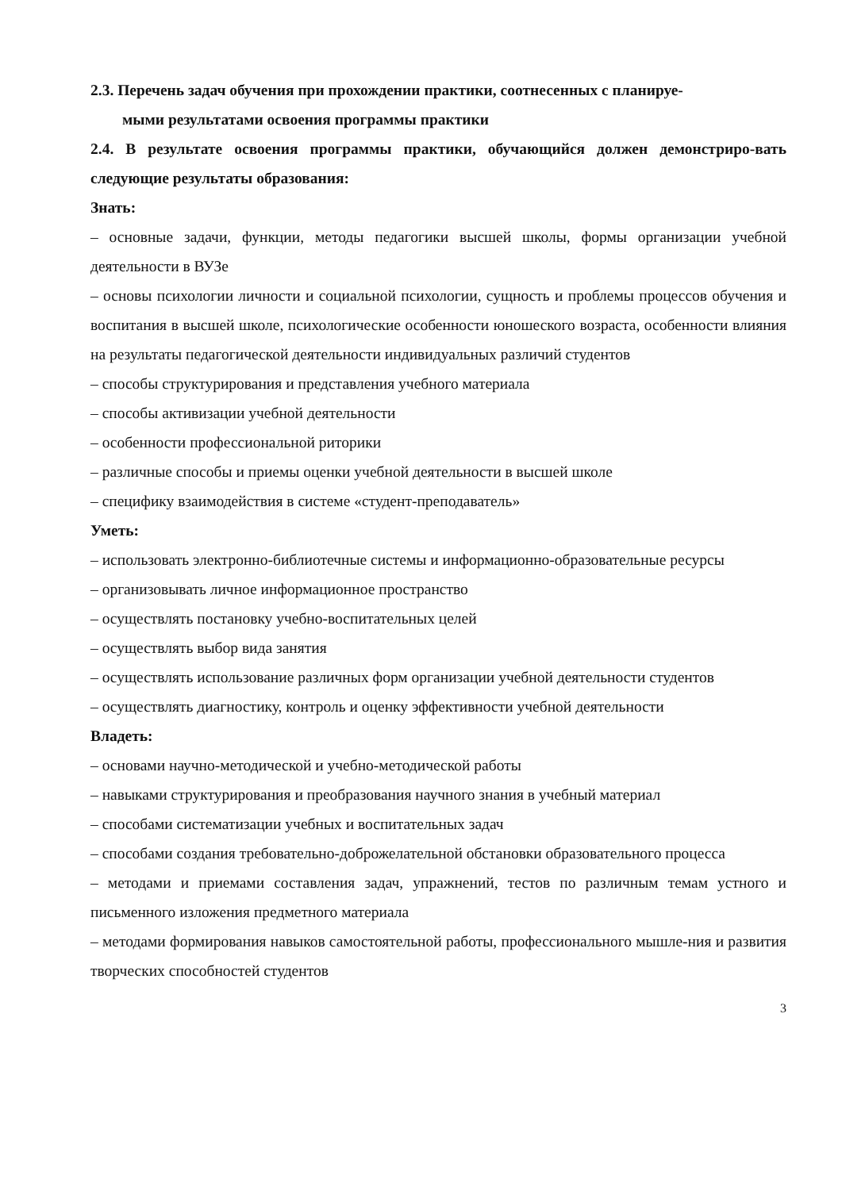2.3. Перечень задач обучения при прохождении практики, соотнесенных с планируе-
мыми результатами освоения программы практики
2.4. В результате освоения программы практики, обучающийся должен демонстриро-вать следующие результаты образования:
Знать:
– основные задачи, функции, методы педагогики высшей школы, формы организации учебной деятельности в ВУЗе
– основы психологии личности и социальной психологии, сущность и проблемы процессов обучения и воспитания в высшей школе, психологические особенности юношеского возраста, особенности влияния на результаты педагогической деятельности индивидуальных различий студентов
– способы структурирования и представления учебного материала
– способы активизации учебной деятельности
– особенности профессиональной риторики
– различные способы и приемы оценки учебной деятельности в высшей школе
– специфику взаимодействия в системе «студент-преподаватель»
Уметь:
– использовать электронно-библиотечные системы и информационно-образовательные ресурсы
– организовывать личное информационное пространство
– осуществлять постановку учебно-воспитательных целей
– осуществлять выбор вида занятия
– осуществлять использование различных форм организации учебной деятельности студентов
– осуществлять диагностику, контроль и оценку эффективности учебной деятельности
Владеть:
– основами научно-методической и учебно-методической работы
– навыками структурирования и преобразования научного знания в учебный материал
– способами систематизации учебных и воспитательных задач
– способами создания требовательно-доброжелательной обстановки образовательного процесса
– методами и приемами составления задач, упражнений, тестов по различным темам устного и письменного изложения предметного материала
– методами формирования навыков самостоятельной работы, профессионального мышле-ния и развития творческих способностей студентов
3